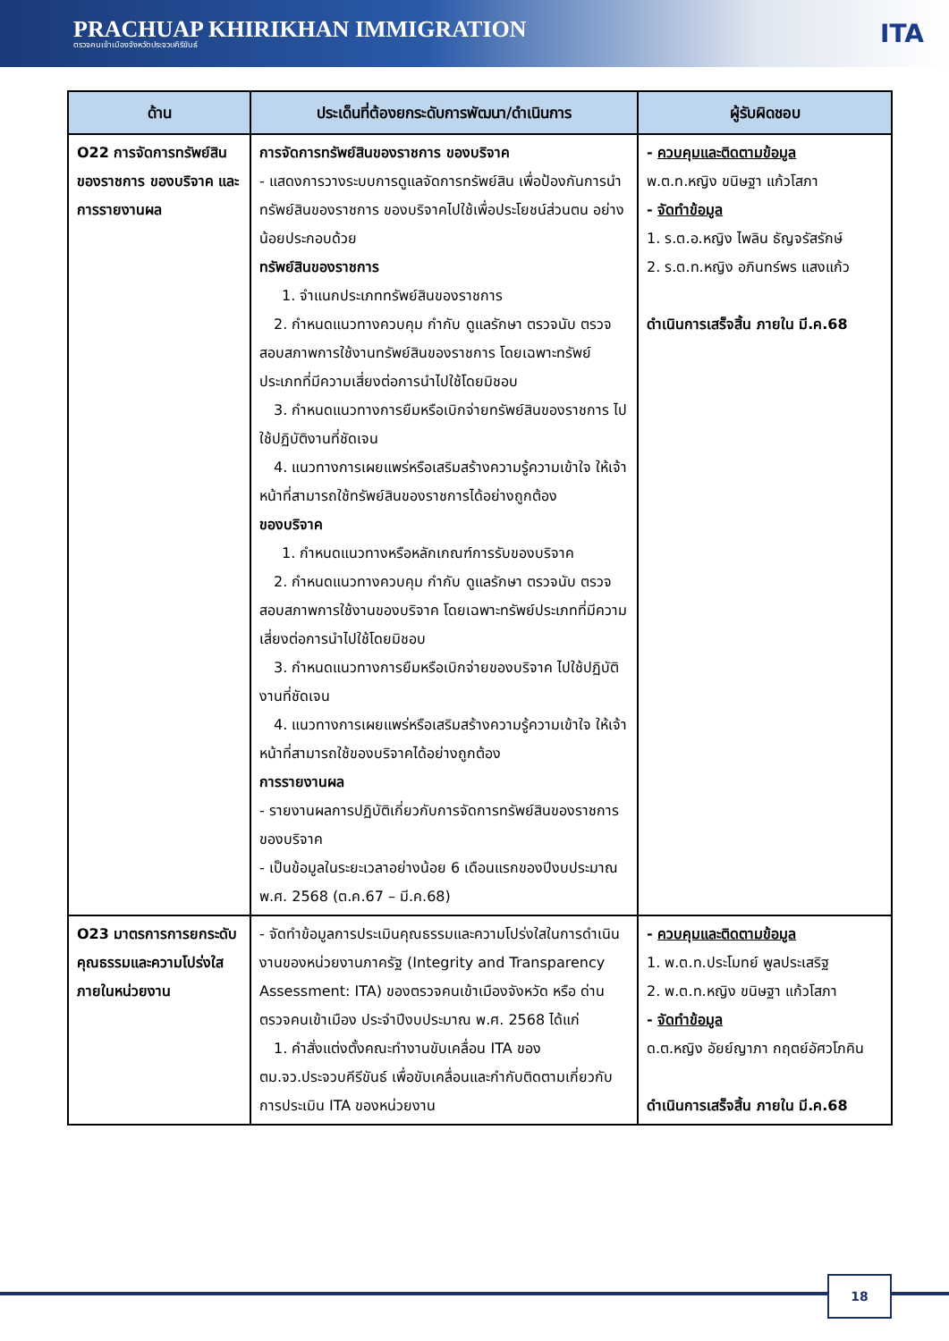PRACHUAP KHIRIKHAN IMMIGRATION
ตรวจคนเข้าเมืองจังหวัดประจวบคีรีขันธ์
ITA
| ด้าน | ประเด็นที่ต้องยกระดับการพัฒนา/ดำเนินการ | ผู้รับผิดชอบ |
| --- | --- | --- |
| O22 การจัดการทรัพย์สินของราชการ ของบริจาค และการรายงานผล | การจัดการทรัพย์สินของราชการ ของบริจาค - แสดงการวางระบบการดูแลจัดการทรัพย์สิน เพื่อป้องกันการนำทรัพย์สินของราชการ ของบริจาคไปใช้เพื่อประโยชน์ส่วนตน อย่างน้อยประกอบด้วย ทรัพย์สินของราชการ 1. จำแนกประเภททรัพย์สินของราชการ 2. กำหนดแนวทางควบคุม กำกับ ดูแลรักษา ตรวจนับ ตรวจสอบสภาพการใช้งานทรัพย์สินของราชการ โดยเฉพาะทรัพย์ประเภทที่มีความเสี่ยงต่อการนำไปใช้โดยมิชอบ 3. กำหนดแนวทางการยืมหรือเบิกจ่ายทรัพย์สินของราชการ ไปใช้ปฏิบัติงานที่ชัดเจน 4. แนวทางการเผยแพร่หรือเสริมสร้างความรู้ความเข้าใจ ให้เจ้าหน้าที่สามารถใช้ทรัพย์สินของราชการได้อย่างถูกต้อง ของบริจาค 1. กำหนดแนวทางหรือหลักเกณฑ์การรับของบริจาค 2. กำหนดแนวทางควบคุม กำกับ ดูแลรักษา ตรวจนับ ตรวจสอบสภาพการใช้งานของบริจาค โดยเฉพาะทรัพย์ประเภทที่มีความเสี่ยงต่อการนำไปใช้โดยมิชอบ 3. กำหนดแนวทางการยืมหรือเบิกจ่ายของบริจาค ไปใช้ปฏิบัติงานที่ชัดเจน 4. แนวทางการเผยแพร่หรือเสริมสร้างความรู้ความเข้าใจ ให้เจ้าหน้าที่สามารถใช้ของบริจาคได้อย่างถูกต้อง การรายงานผล - รายงานผลการปฏิบัติเกี่ยวกับการจัดการทรัพย์สินของราชการ ของบริจาค - เป็นข้อมูลในระยะเวลาอย่างน้อย 6 เดือนแรกของปีงบประมาณ พ.ศ. 2568 (ต.ค.67 – มี.ค.68) | - ควบคุมและติดตามข้อมูล พ.ต.ท.หญิง ขนิษฐา แก้วโสภา - จัดทำข้อมูล 1. ร.ต.อ.หญิง ไพลิน ธัญจรัสรักษ์ 2. ร.ต.ท.หญิง อภินทร์พร แสงแก้ว ดำเนินการเสร็จสิ้น ภายใน มี.ค.68 |
| O23 มาตรการการยกระดับคุณธรรมและความโปร่งใสภายในหน่วยงาน | - จัดทำข้อมูลการประเมินคุณธรรมและความโปร่งใสในการดำเนินงานของหน่วยงานภาครัฐ (Integrity and Transparency Assessment: ITA) ของตรวจคนเข้าเมืองจังหวัด หรือ ด่านตรวจคนเข้าเมือง ประจำปีงบประมาณ พ.ศ. 2568 ได้แก่ 1. คำสั่งแต่งตั้งคณะทำงานขับเคลื่อน ITA ของ ตม.จว.ประจวบคีรีขันธ์ เพื่อขับเคลื่อนและกำกับติดตามเกี่ยวกับการประเมิน ITA ของหน่วยงาน | - ควบคุมและติดตามข้อมูล 1. พ.ต.ท.ประโมทย์ พูลประเสริฐ 2. พ.ต.ท.หญิง ขนิษฐา แก้วโสภา - จัดทำข้อมูล ด.ต.หญิง อัยย์ญาภา กฤตย์อัศวโภคิน ดำเนินการเสร็จสิ้น ภายใน มี.ค.68 |
18